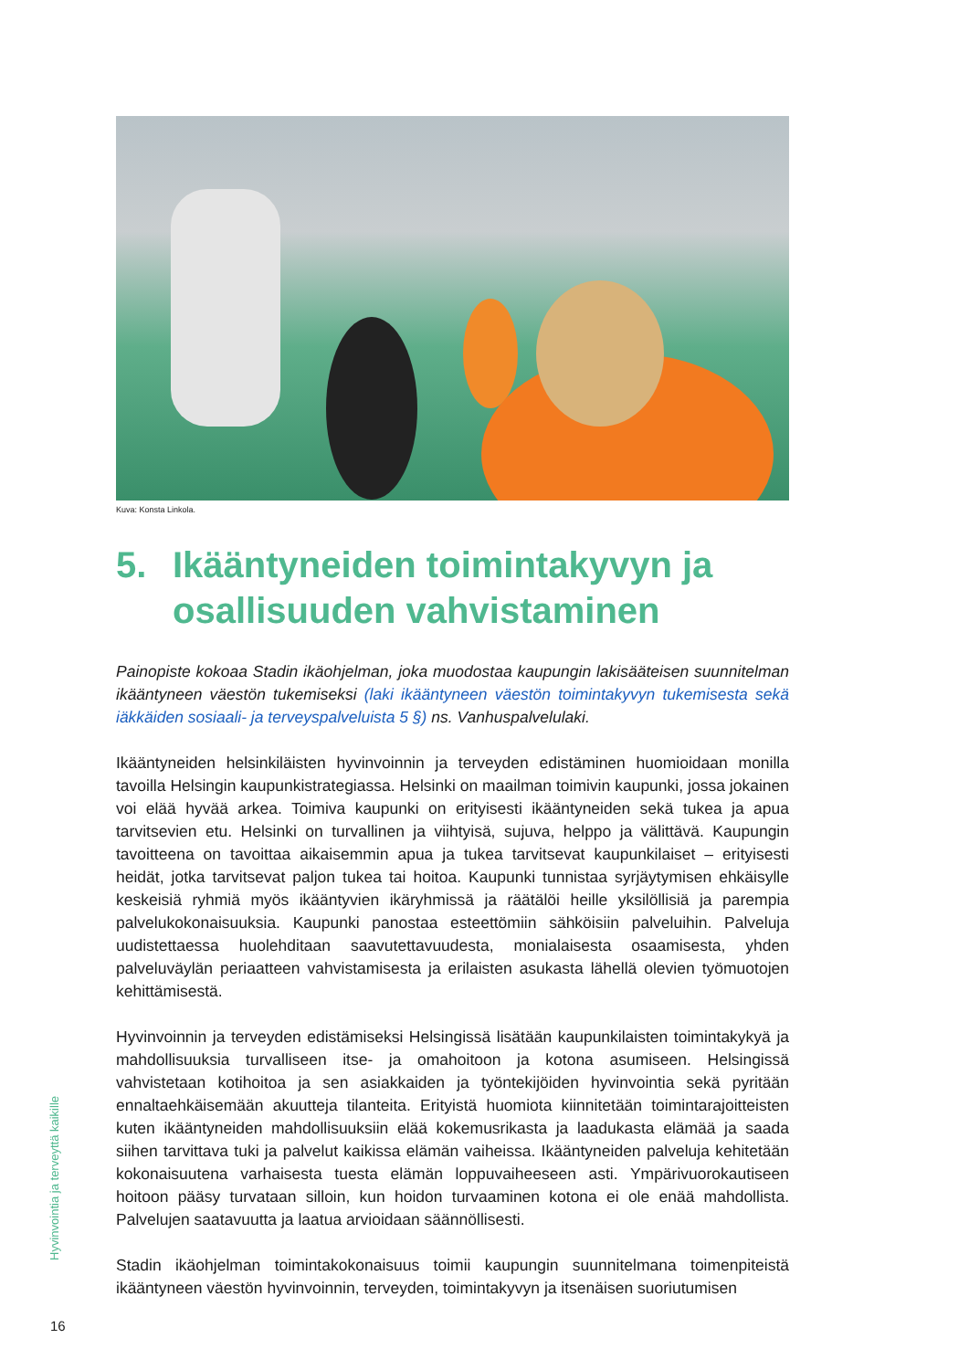Kuva: Konsta Linkola.
5. Ikääntyneiden toimintakyvyn ja osallisuuden vahvistaminen
Painopiste kokoaa Stadin ikäohjelman, joka muodostaa kaupungin lakisääteisen suunnitelman ikääntyneen väestön tukemiseksi (laki ikääntyneen väestön toimintakyvyn tukemisesta sekä iäkkäiden sosiaali- ja terveyspalveluista 5 §) ns. Vanhuspalvelulaki.
Ikääntyneiden helsinkiläisten hyvinvoinnin ja terveyden edistäminen huomioidaan monilla tavoilla Helsingin kaupunkistrategiassa. Helsinki on maailman toimivin kaupunki, jossa jokainen voi elää hyvää arkea. Toimiva kaupunki on erityisesti ikääntyneiden sekä tukea ja apua tarvitsevien etu. Helsinki on turvallinen ja viihtyisä, sujuva, helppo ja välittävä. Kaupungin tavoitteena on tavoittaa aikaisemmin apua ja tukea tarvitsevat kaupunkilaiset – erityisesti heidät, jotka tarvitsevat paljon tukea tai hoitoa. Kaupunki tunnistaa syrjäytymisen ehkäisylle keskeisiä ryhmiä myös ikääntyvien ikäryhmissä ja räätälöi heille yksilöllisiä ja parempia palvelukokonaisuuksia. Kaupunki panostaa esteettömiin sähköisiin palveluihin. Palveluja uudistettaessa huolehditaan saavutettavuudesta, monialaisesta osaamisesta, yhden palveluväylän periaatteen vahvistamisesta ja erilaisten asukasta lähellä olevien työmuotojen kehittämisestä.
Hyvinvoinnin ja terveyden edistämiseksi Helsingissä lisätään kaupunkilaisten toimintakykyä ja mahdollisuuksia turvalliseen itse- ja omahoitoon ja kotona asumiseen. Helsingissä vahvistetaan kotihoitoa ja sen asiakkaiden ja työntekijöiden hyvinvointia sekä pyritään ennaltaehkäisemään akuutteja tilanteita. Erityistä huomiota kiinnitetään toimintarajoitteisten kuten ikääntyneiden mahdollisuuksiin elää kokemusrikasta ja laadukasta elämää ja saada siihen tarvittava tuki ja palvelut kaikissa elämän vaiheissa. Ikääntyneiden palveluja kehitetään kokonaisuutena varhaisesta tuesta elämän loppuvaiheeseen asti. Ympärivuorokautiseen hoitoon pääsy turvataan silloin, kun hoidon turvaaminen kotona ei ole enää mahdollista. Palvelujen saatavuutta ja laatua arvioidaan säännöllisesti.
Stadin ikäohjelman toimintakokonaisuus toimii kaupungin suunnitelmana toimenpiteistä ikääntyneen väestön hyvinvoinnin, terveyden, toimintakyvyn ja itsenäisen suoriutumisen
Hyvinvointia ja terveyttä kaikille
16